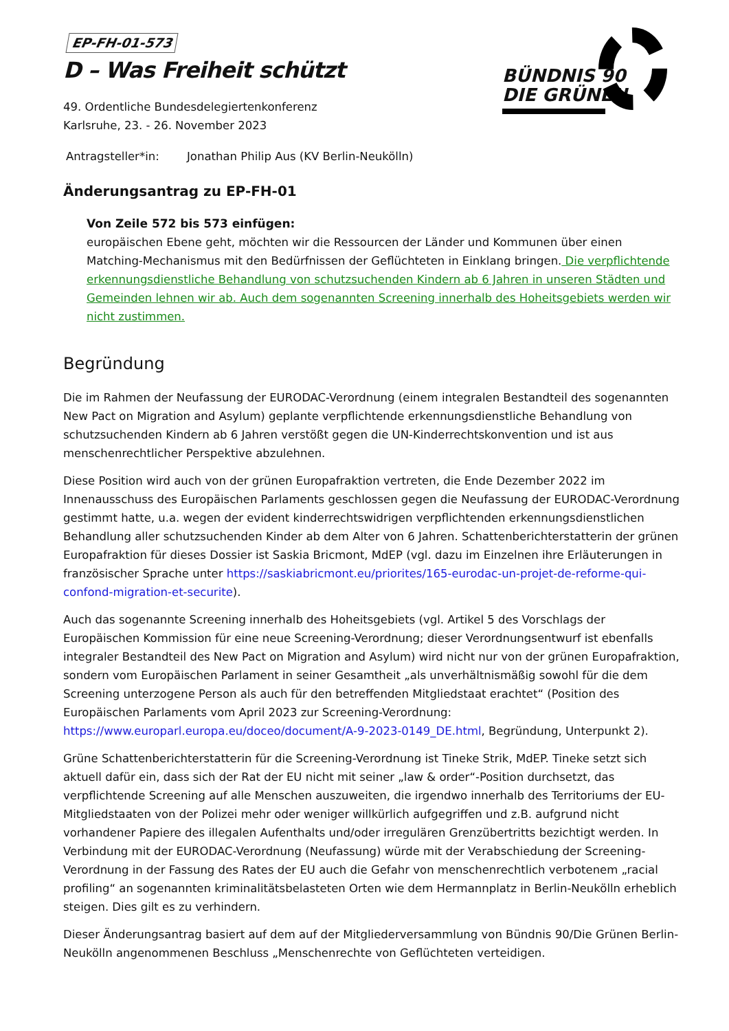BÜNDNIS 90
DIE GRÜNEN
EP-FH-01-573
D – Was Freiheit schützt
49. Ordentliche Bundesdelegiertenkonferenz
Karlsruhe, 23. - 26. November 2023
Antragsteller*in: Jonathan Philip Aus (KV Berlin-Neukölln)
Änderungsantrag zu EP-FH-01
Von Zeile 572 bis 573 einfügen:
europäischen Ebene geht, möchten wir die Ressourcen der Länder und Kommunen über einen Matching-Mechanismus mit den Bedürfnissen der Geflüchteten in Einklang bringen. Die verpflichtende erkennungsdienstliche Behandlung von schutzsuchenden Kindern ab 6 Jahren in unseren Städten und Gemeinden lehnen wir ab. Auch dem sogenannten Screening innerhalb des Hoheitsgebiets werden wir nicht zustimmen.
Begründung
Die im Rahmen der Neufassung der EURODAC-Verordnung (einem integralen Bestandteil des sogenannten New Pact on Migration and Asylum) geplante verpflichtende erkennungsdienstliche Behandlung von schutzsuchenden Kindern ab 6 Jahren verstößt gegen die UN-Kinderrechtskonvention und ist aus menschenrechtlicher Perspektive abzulehnen.
Diese Position wird auch von der grünen Europafraktion vertreten, die Ende Dezember 2022 im Innenausschuss des Europäischen Parlaments geschlossen gegen die Neufassung der EURODAC-Verordnung gestimmt hatte, u.a. wegen der evident kinderrechtswidrigen verpflichtenden erkennungsdienstlichen Behandlung aller schutzsuchenden Kinder ab dem Alter von 6 Jahren. Schattenberichterstatterin der grünen Europafraktion für dieses Dossier ist Saskia Bricmont, MdEP (vgl. dazu im Einzelnen ihre Erläuterungen in französischer Sprache unter https://saskiabricmont.eu/priorites/165-eurodac-un-projet-de-reforme-qui-confond-migration-et-securite).
Auch das sogenannte Screening innerhalb des Hoheitsgebiets (vgl. Artikel 5 des Vorschlags der Europäischen Kommission für eine neue Screening-Verordnung; dieser Verordnungsentwurf ist ebenfalls integraler Bestandteil des New Pact on Migration and Asylum) wird nicht nur von der grünen Europafraktion, sondern vom Europäischen Parlament in seiner Gesamtheit „als unverhältnismäßig sowohl für die dem Screening unterzogene Person als auch für den betreffenden Mitgliedstaat erachtet“ (Position des Europäischen Parlaments vom April 2023 zur Screening-Verordnung: https://www.europarl.europa.eu/doceo/document/A-9-2023-0149_DE.html, Begründung, Unterpunkt 2).
Grüne Schattenberichterstatterin für die Screening-Verordnung ist Tineke Strik, MdEP. Tineke setzt sich aktuell dafür ein, dass sich der Rat der EU nicht mit seiner „law & order“-Position durchsetzt, das verpflichtende Screening auf alle Menschen auszuweiten, die irgendwo innerhalb des Territoriums der EU-Mitgliedstaaten von der Polizei mehr oder weniger willkürlich aufgegriffen und z.B. aufgrund nicht vorhandener Papiere des illegalen Aufenthalts und/oder irregulären Grenzübertritts bezichtigt werden. In Verbindung mit der EURODAC-Verordnung (Neufassung) würde mit der Verabschiedung der Screening-Verordnung in der Fassung des Rates der EU auch die Gefahr von menschenrechtlich verbotenem „racial profiling“ an sogenannten kriminalitätsbelasteten Orten wie dem Hermannplatz in Berlin-Neukölln erheblich steigen. Dies gilt es zu verhindern.
Dieser Änderungsantrag basiert auf dem auf der Mitgliederversammlung von Bündnis 90/Die Grünen Berlin-Neukölln angenommenen Beschluss „Menschenrechte von Geflüchteten verteidigen.